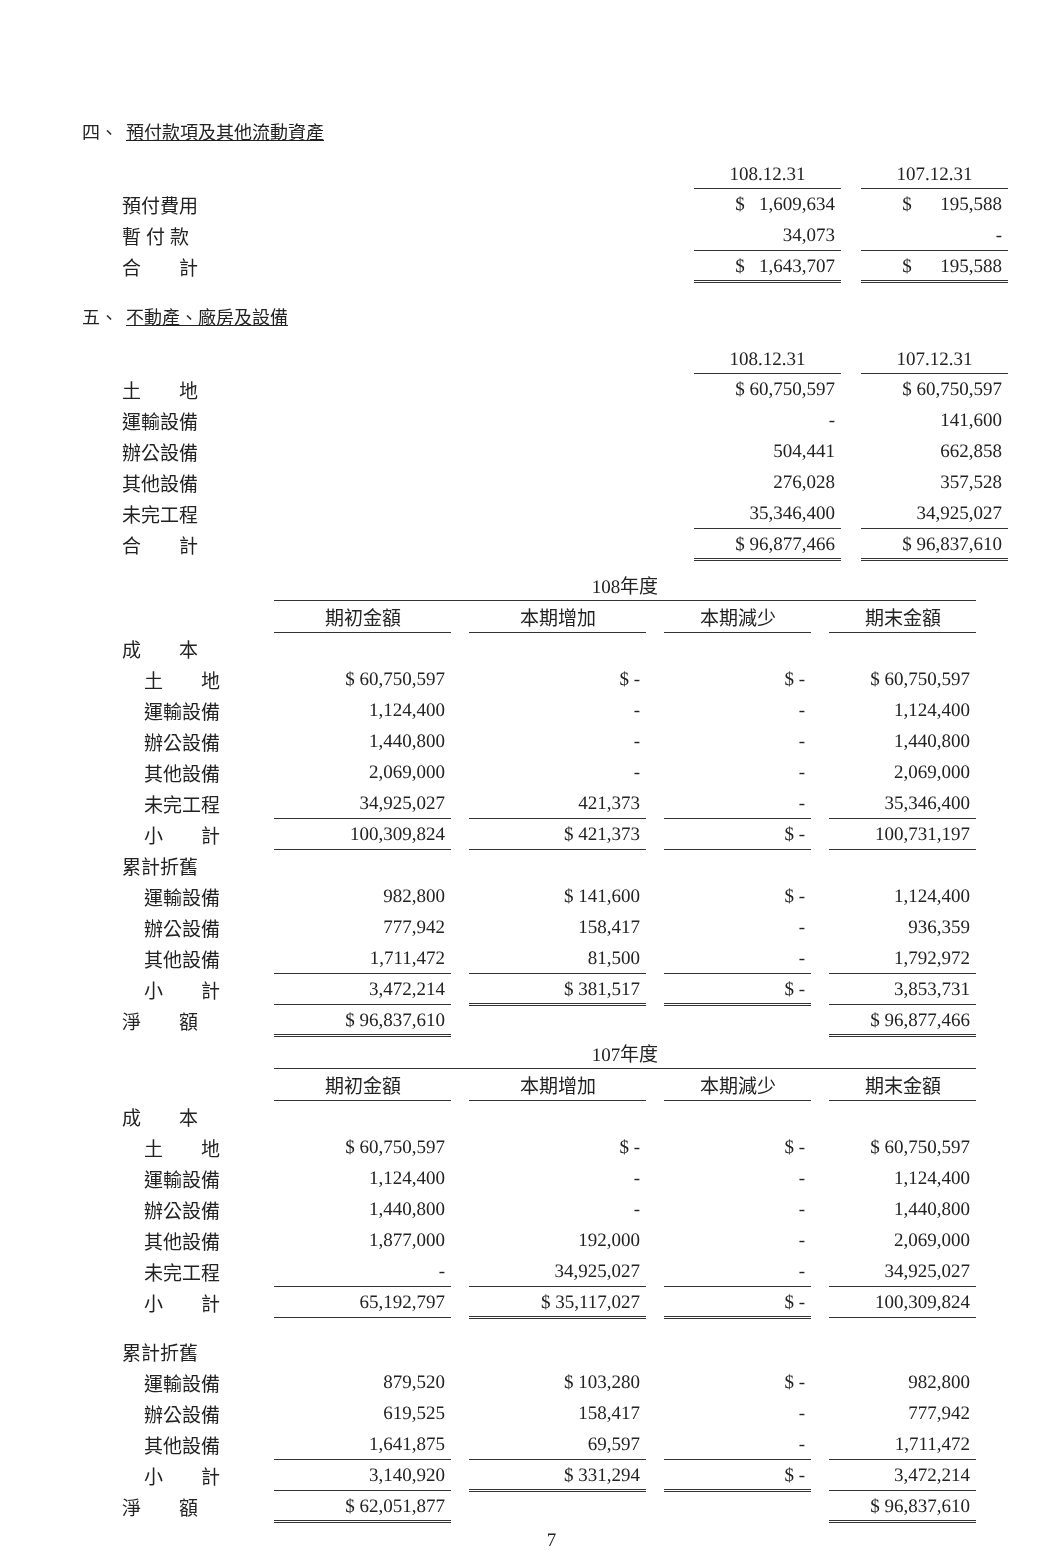四、 預付款項及其他流動資產
| | 108.12.31 | | 107.12.31 |
| 預付費用 | $ 1,609,634 | | $ 195,588 |
| 暫 付 款 | 34,073 | | - |
| 合 計 | $ 1,643,707 | | $ 195,588 |
五、 不動產、廠房及設備
| | 108.12.31 | | 107.12.31 |
| 土 地 | $ 60,750,597 | | $ 60,750,597 |
| 運輸設備 | - | | 141,600 |
| 辦公設備 | 504,441 | | 662,858 |
| 其他設備 | 276,028 | | 357,528 |
| 未完工程 | 35,346,400 | | 34,925,027 |
| 合 計 | $ 96,877,466 | | $ 96,837,610 |
| | 108年度 | | | | | | |
| | 期初金額 | | 本期增加 | | 本期減少 | | 期末金額 |
| 成 本 | | | | | | | |
| 土 地 | $ 60,750,597 | | $ - | | $ - | | $ 60,750,597 |
| 運輸設備 | 1,124,400 | | - | | - | | 1,124,400 |
| 辦公設備 | 1,440,800 | | - | | - | | 1,440,800 |
| 其他設備 | 2,069,000 | | - | | - | | 2,069,000 |
| 未完工程 | 34,925,027 | | 421,373 | | - | | 35,346,400 |
| 小 計 | 100,309,824 | | $ 421,373 | | $ - | | 100,731,197 |
| 累計折舊 | | | | | | | |
| 運輸設備 | 982,800 | | $ 141,600 | | $ - | | 1,124,400 |
| 辦公設備 | 777,942 | | 158,417 | | - | | 936,359 |
| 其他設備 | 1,711,472 | | 81,500 | | - | | 1,792,972 |
| 小 計 | 3,472,214 | | $ 381,517 | | $ - | | 3,853,731 |
| 淨 額 | $ 96,837,610 | | | | | | $ 96,877,466 |
| | 107年度 | | | | | | |
| | 期初金額 | | 本期增加 | | 本期減少 | | 期末金額 |
| 成 本 | | | | | | | |
| 土 地 | $ 60,750,597 | | $ - | | $ - | | $ 60,750,597 |
| 運輸設備 | 1,124,400 | | - | | - | | 1,124,400 |
| 辦公設備 | 1,440,800 | | - | | - | | 1,440,800 |
| 其他設備 | 1,877,000 | | 192,000 | | - | | 2,069,000 |
| 未完工程 | - | | 34,925,027 | | - | | 34,925,027 |
| 小 計 | 65,192,797 | | $ 35,117,027 | | $ - | | 100,309,824 |
| 累計折舊 | | | | | | | |
| 運輸設備 | 879,520 | | $ 103,280 | | $ - | | 982,800 |
| 辦公設備 | 619,525 | | 158,417 | | - | | 777,942 |
| 其他設備 | 1,641,875 | | 69,597 | | - | | 1,711,472 |
| 小 計 | 3,140,920 | | $ 331,294 | | $ - | | 3,472,214 |
| 淨 額 | $ 62,051,877 | | | | | | $ 96,837,610 |
7